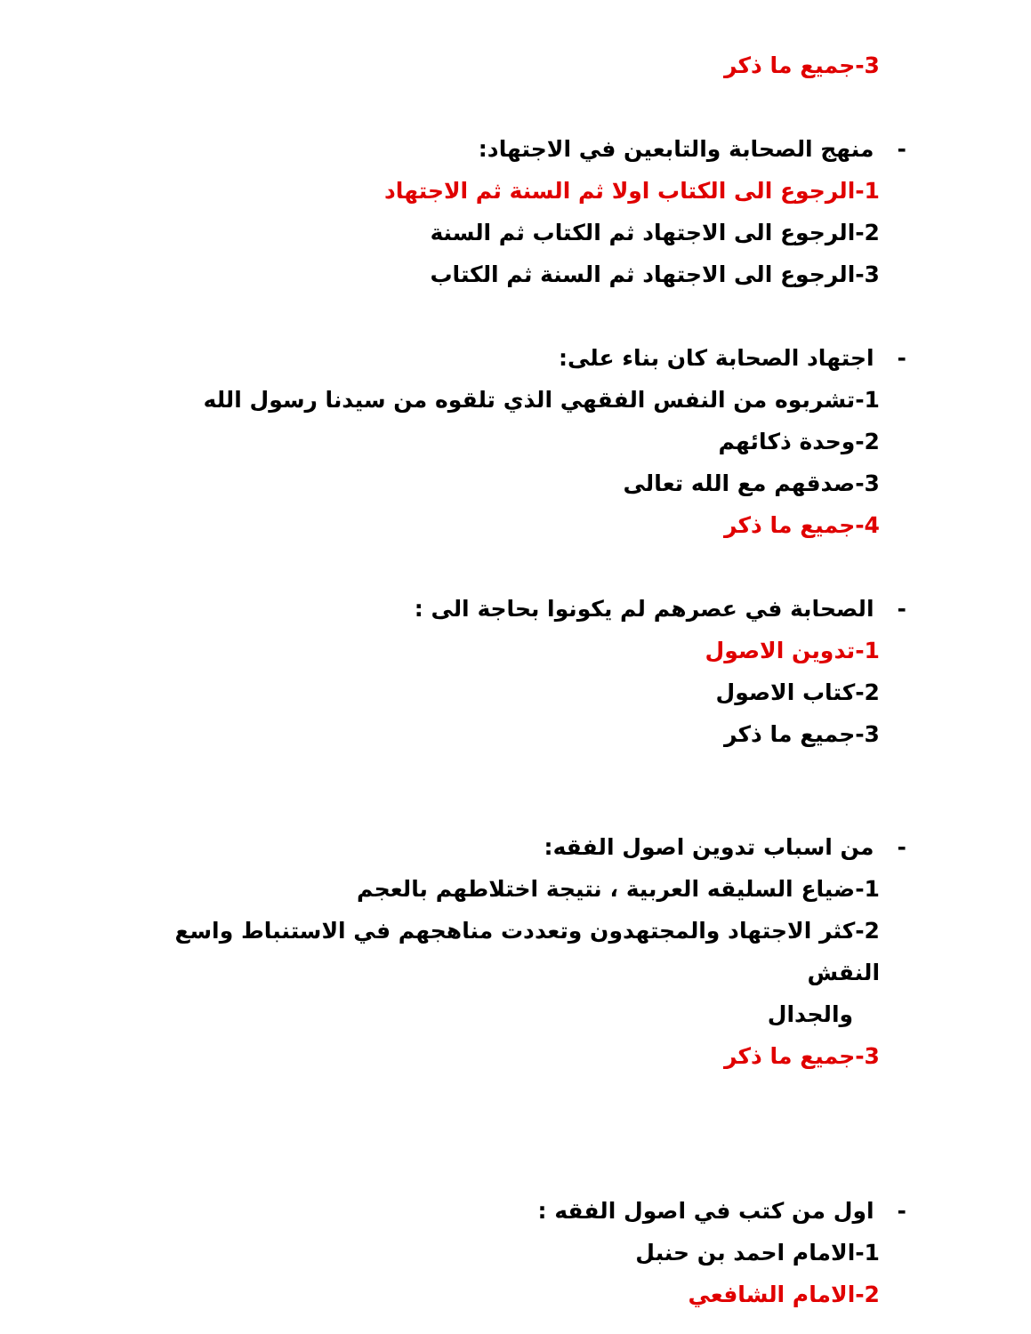3-جميع ما ذكر
- منهج الصحابة والتابعين في الاجتهاد:
1-الرجوع الى الكتاب اولا ثم السنة ثم الاجتهاد
2-الرجوع الى الاجتهاد ثم الكتاب ثم السنة
3-الرجوع الى الاجتهاد ثم السنة ثم الكتاب
- اجتهاد الصحابة كان بناء على:
1-تشربوه من النفس الفقهي الذي تلقوه من سيدنا رسول الله
2-وحدة ذكائهم
3-صدقهم مع الله تعالى
4-جميع ما ذكر
- الصحابة في عصرهم لم يكونوا بحاجة الى :
1-تدوين الاصول
2-كتاب الاصول
3-جميع ما ذكر
- من اسباب تدوين اصول الفقه:
1-ضياع السليقه العربية ، نتيجة اختلاطهم بالعجم
2-كثر الاجتهاد والمجتهدون وتعددت مناهجهم في الاستنباط واسع النقش
والجدال
3-جميع ما ذكر
- اول من كتب في اصول الفقه :
1-الامام احمد بن حنبل
2-الامام الشافعي